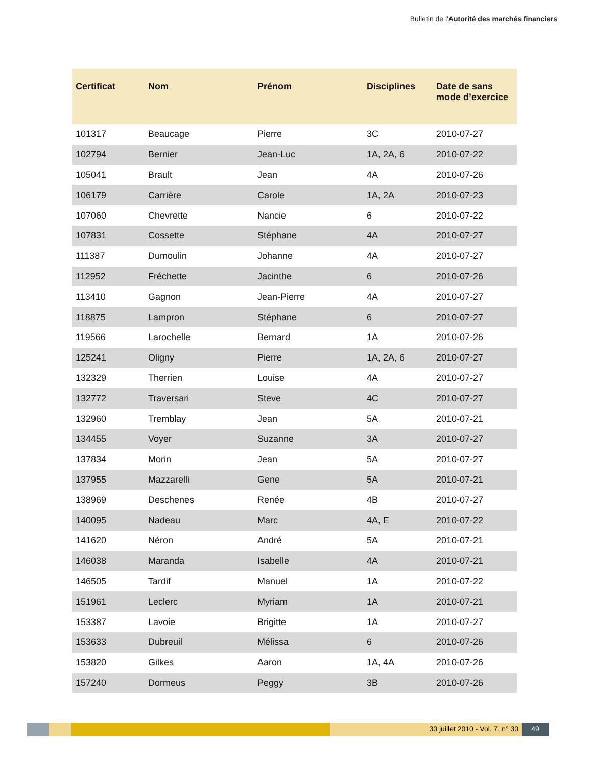Bulletin de l'Autorité des marchés financiers
| Certificat | Nom | Prénom | Disciplines | Date de sans mode d’exercice |
| --- | --- | --- | --- | --- |
| 101317 | Beaucage | Pierre | 3C | 2010-07-27 |
| 102794 | Bernier | Jean-Luc | 1A, 2A, 6 | 2010-07-22 |
| 105041 | Brault | Jean | 4A | 2010-07-26 |
| 106179 | Carrière | Carole | 1A, 2A | 2010-07-23 |
| 107060 | Chevrette | Nancie | 6 | 2010-07-22 |
| 107831 | Cossette | Stéphane | 4A | 2010-07-27 |
| 111387 | Dumoulin | Johanne | 4A | 2010-07-27 |
| 112952 | Fréchette | Jacinthe | 6 | 2010-07-26 |
| 113410 | Gagnon | Jean-Pierre | 4A | 2010-07-27 |
| 118875 | Lampron | Stéphane | 6 | 2010-07-27 |
| 119566 | Larochelle | Bernard | 1A | 2010-07-26 |
| 125241 | Oligny | Pierre | 1A, 2A, 6 | 2010-07-27 |
| 132329 | Therrien | Louise | 4A | 2010-07-27 |
| 132772 | Traversari | Steve | 4C | 2010-07-27 |
| 132960 | Tremblay | Jean | 5A | 2010-07-21 |
| 134455 | Voyer | Suzanne | 3A | 2010-07-27 |
| 137834 | Morin | Jean | 5A | 2010-07-27 |
| 137955 | Mazzarelli | Gene | 5A | 2010-07-21 |
| 138969 | Deschenes | Renée | 4B | 2010-07-27 |
| 140095 | Nadeau | Marc | 4A, E | 2010-07-22 |
| 141620 | Néron | André | 5A | 2010-07-21 |
| 146038 | Maranda | Isabelle | 4A | 2010-07-21 |
| 146505 | Tardif | Manuel | 1A | 2010-07-22 |
| 151961 | Leclerc | Myriam | 1A | 2010-07-21 |
| 153387 | Lavoie | Brigitte | 1A | 2010-07-27 |
| 153633 | Dubreuil | Mélissa | 6 | 2010-07-26 |
| 153820 | Gilkes | Aaron | 1A, 4A | 2010-07-26 |
| 157240 | Dormeus | Peggy | 3B | 2010-07-26 |
30 juillet 2010 - Vol. 7, n° 30
49